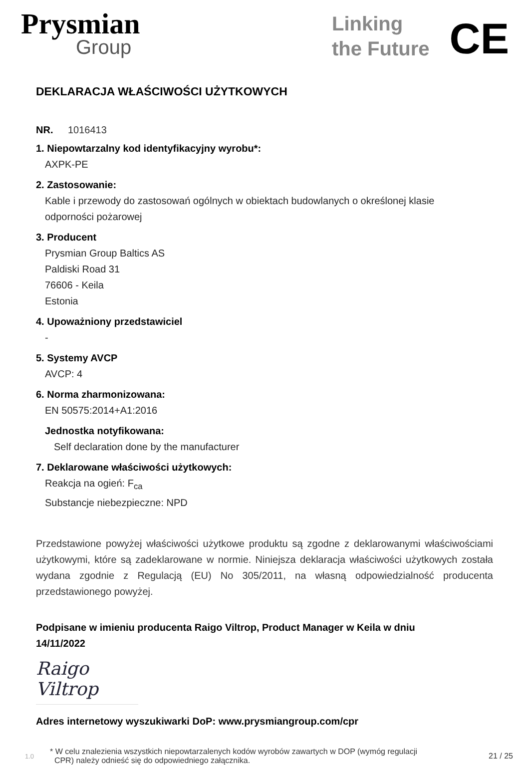Prysmian
Group
Linking
the Future
CE
DEKLARACJA WŁAŚCIWOŚCI UŻYTKOWYCH
NR. 1016413
1. Niepowtarzalny kod identyfikacyjny wyrobu*:
AXPK-PE
2. Zastosowanie:
Kable i przewody do zastosowań ogólnych w obiektach budowlanych o określonej klasie
odporności pożarowej
3. Producent
Prysmian Group Baltics AS
Paldiski Road 31
76606 - Keila
Estonia
4. Upoważniony przedstawiciel
-
5. Systemy AVCP
AVCP: 4
6. Norma zharmonizowana:
EN 50575:2014+A1:2016
Jednostka notyfikowana:
Self declaration done by the manufacturer
7. Deklarowane właściwości użytkowych:
Reakcja na ogień: F<sub>ca</sub>
Substancje niebezpieczne: NPD
Przedstawione powyżej właściwości użytkowe produktu są zgodne z deklarowanymi właściwościami użytkowymi, które są zadeklarowane w normie. Niniejsza deklaracja właściwości użytkowych została wydana zgodnie z Regulacją (EU) No 305/2011, na własną odpowiedzialność producenta przedstawionego powyżej.
Podpisane w imieniu producenta Raigo Viltrop, Product Manager w Keila w dniu
14/11/2022
Raigo Viltrop
Adres internetowy wyszukiwarki DoP: www.prysmiangroup.com/cpr
1.0 * W celu znalezienia wszystkich niepowtarzalenych kodów wyrobów zawartych w DOP (wymóg regulacji
CPR) należy odnieść się do odpowiedniego załącznika. 21 / 25